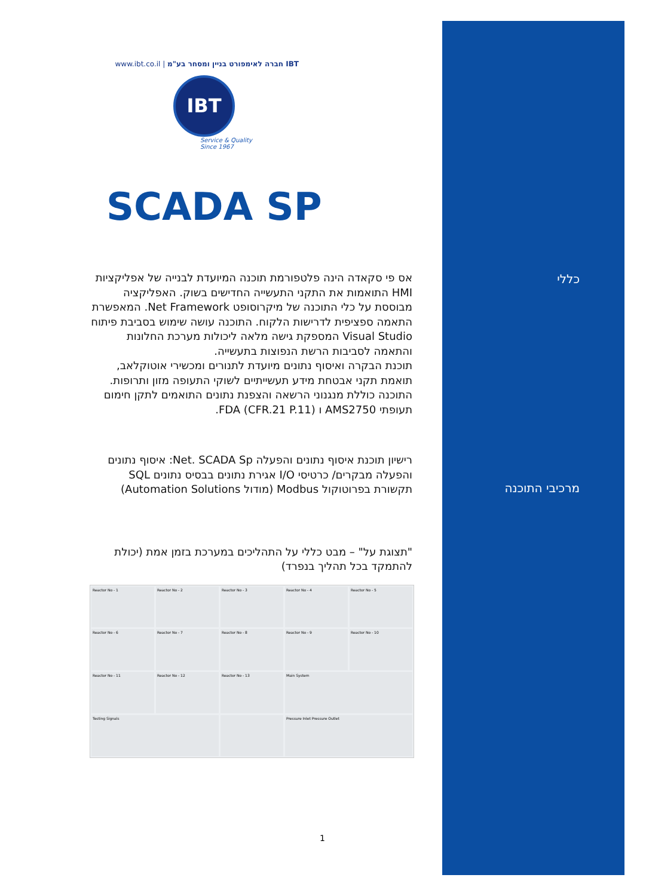כללי
מרכיבי התוכנה
www.ibt.co.il | חברה לאימפורט בניין ומסחר בע"מ IBT
IBT
Service & Quality
Since 1967
SCADA SP
אס פי סקאדה הינה פלטפורמת תוכנה המיועדת לבנייה של אפליקציות HMI התואמות את התקני התעשייה החדישים בשוק. האפליקציה מבוססת על כלי התוכנה של מיקרוסופט Net Framework. המאפשרת התאמה ספציפית לדרישות הלקוח. התוכנה עושה שימוש בסביבת פיתוח Visual Studio המספקת גישה מלאה ליכולות מערכת החלונות והתאמה לסביבות הרשת הנפוצות בתעשייה.
תוכנת הבקרה ואיסוף נתונים מיועדת לתנורים ומכשירי אוטוקלאב, תואמת תקני אבטחת מידע תעשייתיים לשוקי התעופה מזון ותרופות.
התוכנה כוללת מנגנוני הרשאה והצפנת נתונים התואמים לתקן חימום תעופתי AMS2750 ו FDA (CFR.21 P.11).
רישיון תוכנת איסוף נתונים והפעלה Net. SCADA Sp: איסוף נתונים והפעלה מבקרים/ כרטיסי I/O אגירת נתונים בבסיס נתונים SQL תקשורת בפרוטוקול Modbus (מודול Automation Solutions)
"תצוגת על" – מבט כללי על התהליכים במערכת בזמן אמת (יכולת להתמקד בכל תהליך בנפרד)
Reactor No - 1
Reactor No - 2
Reactor No - 3
Reactor No - 4
Reactor No - 5
Reactor No - 6
Reactor No - 7
Reactor No - 8
Reactor No - 9
Reactor No - 10
Reactor No - 11
Reactor No - 12
Reactor No - 13
Main System
Testing Signals
Pressure Inlet Pressure Outlet
1